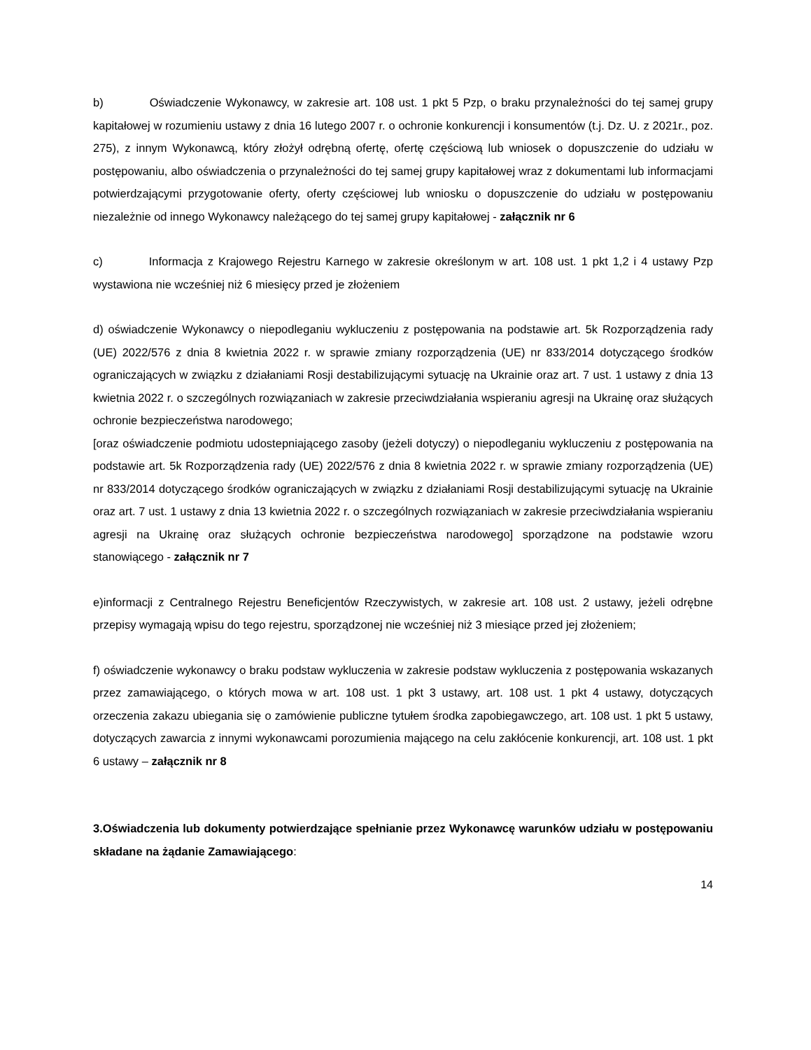b) Oświadczenie Wykonawcy, w zakresie art. 108 ust. 1 pkt 5 Pzp, o braku przynależności do tej samej grupy kapitałowej w rozumieniu ustawy z dnia 16 lutego 2007 r. o ochronie konkurencji i konsumentów (t.j. Dz. U. z 2021r., poz. 275), z innym Wykonawcą, który złożył odrębną ofertę, ofertę częściową lub wniosek o dopuszczenie do udziału w postępowaniu, albo oświadczenia o przynależności do tej samej grupy kapitałowej wraz z dokumentami lub informacjami potwierdzającymi przygotowanie oferty, oferty częściowej lub wniosku o dopuszczenie do udziału w postępowaniu niezależnie od innego Wykonawcy należącego do tej samej grupy kapitałowej - załącznik nr 6
c) Informacja z Krajowego Rejestru Karnego w zakresie określonym w art. 108 ust. 1 pkt 1,2 i 4 ustawy Pzp wystawiona nie wcześniej niż 6 miesięcy przed je złożeniem
d) oświadczenie Wykonawcy o niepodleganiu wykluczeniu z postępowania na podstawie art. 5k Rozporządzenia rady (UE) 2022/576 z dnia 8 kwietnia 2022 r. w sprawie zmiany rozporządzenia (UE) nr 833/2014 dotyczącego środków ograniczających w związku z działaniami Rosji destabilizującymi sytuację na Ukrainie oraz art. 7 ust. 1 ustawy z dnia 13 kwietnia 2022 r. o szczególnych rozwiązaniach w zakresie przeciwdziałania wspieraniu agresji na Ukrainę oraz służących ochronie bezpieczeństwa narodowego;
[oraz oświadczenie podmiotu udostepniającego zasoby (jeżeli dotyczy) o niepodleganiu wykluczeniu z postępowania na podstawie art. 5k Rozporządzenia rady (UE) 2022/576 z dnia 8 kwietnia 2022 r. w sprawie zmiany rozporządzenia (UE) nr 833/2014 dotyczącego środków ograniczających w związku z działaniami Rosji destabilizującymi sytuację na Ukrainie oraz art. 7 ust. 1 ustawy z dnia 13 kwietnia 2022 r. o szczególnych rozwiązaniach w zakresie przeciwdziałania wspieraniu agresji na Ukrainę oraz służących ochronie bezpieczeństwa narodowego] sporządzone na podstawie wzoru stanowiącego - załącznik nr 7
e)informacji z Centralnego Rejestru Beneficjentów Rzeczywistych, w zakresie art. 108 ust. 2 ustawy, jeżeli odrębne przepisy wymagają wpisu do tego rejestru, sporządzonej nie wcześniej niż 3 miesiące przed jej złożeniem;
f) oświadczenie wykonawcy o braku podstaw wykluczenia w zakresie podstaw wykluczenia z postępowania wskazanych przez zamawiającego, o których mowa w art. 108 ust. 1 pkt 3 ustawy, art. 108 ust. 1 pkt 4 ustawy, dotyczących orzeczenia zakazu ubiegania się o zamówienie publiczne tytułem środka zapobiegawczego, art. 108 ust. 1 pkt 5 ustawy, dotyczących zawarcia z innymi wykonawcami porozumienia mającego na celu zakłócenie konkurencji, art. 108 ust. 1 pkt 6 ustawy – załącznik nr 8
3.Oświadczenia lub dokumenty potwierdzające spełnianie przez Wykonawcę warunków udziału w postępowaniu składane na żądanie Zamawiającego:
14